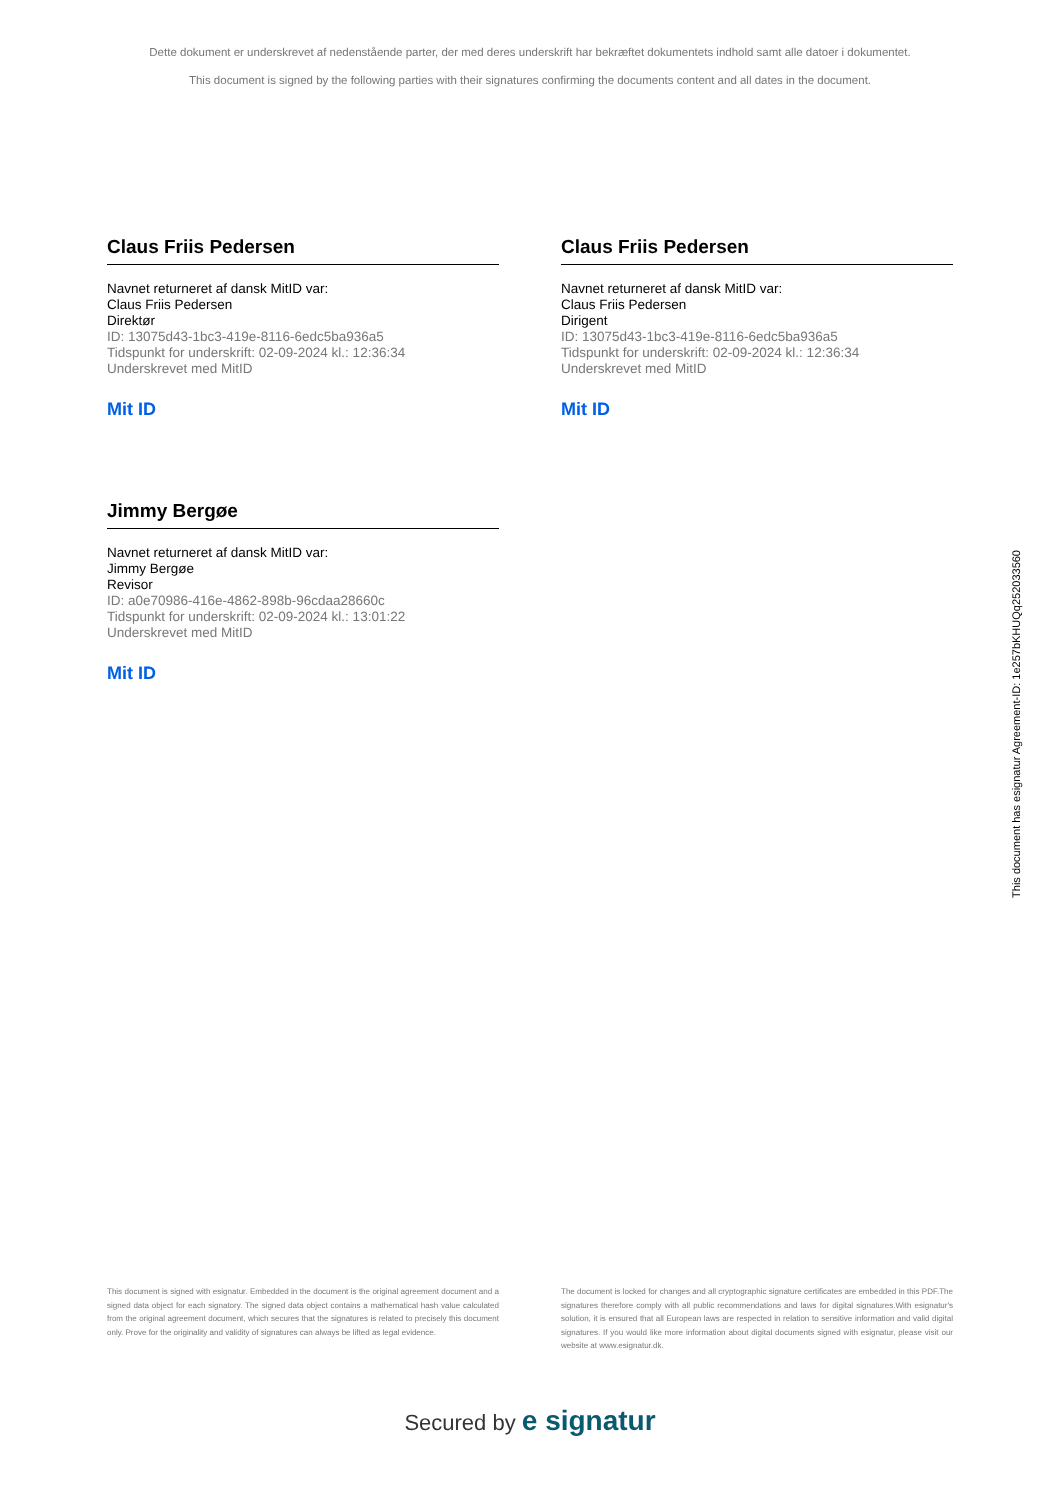Dette dokument er underskrevet af nedenstående parter, der med deres underskrift har bekræftet dokumentets indhold samt alle datoer i dokumentet.
This document is signed by the following parties with their signatures confirming the documents content and all dates in the document.
Claus Friis Pedersen
Navnet returneret af dansk MitID var:
Claus Friis Pedersen
Direktør
ID: 13075d43-1bc3-419e-8116-6edc5ba936a5
Tidspunkt for underskrift: 02-09-2024 kl.: 12:36:34
Underskrevet med MitID
Mit ID
Claus Friis Pedersen
Navnet returneret af dansk MitID var:
Claus Friis Pedersen
Dirigent
ID: 13075d43-1bc3-419e-8116-6edc5ba936a5
Tidspunkt for underskrift: 02-09-2024 kl.: 12:36:34
Underskrevet med MitID
Mit ID
Jimmy Bergøe
Navnet returneret af dansk MitID var:
Jimmy Bergøe
Revisor
ID: a0e70986-416e-4862-898b-96cdaa28660c
Tidspunkt for underskrift: 02-09-2024 kl.: 13:01:22
Underskrevet med MitID
Mit ID
This document has esignatur Agreement-ID: 1e257bKHUQq252033560
This document is signed with esignatur. Embedded in the document is the original agreement document and a signed data object for each signatory. The signed data object contains a mathematical hash value calculated from the original agreement document, which secures that the signatures is related to precisely this document only. Prove for the originality and validity of signatures can always be lifted as legal evidence.
The document is locked for changes and all cryptographic signature certificates are embedded in this PDF.The signatures therefore comply with all public recommendations and laws for digital signatures.With esignatur's solution, it is ensured that all European laws are respected in relation to sensitive information and valid digital signatures. If you would like more information about digital documents signed with esignatur, please visit our website at www.esignatur.dk.
Secured by e signatur